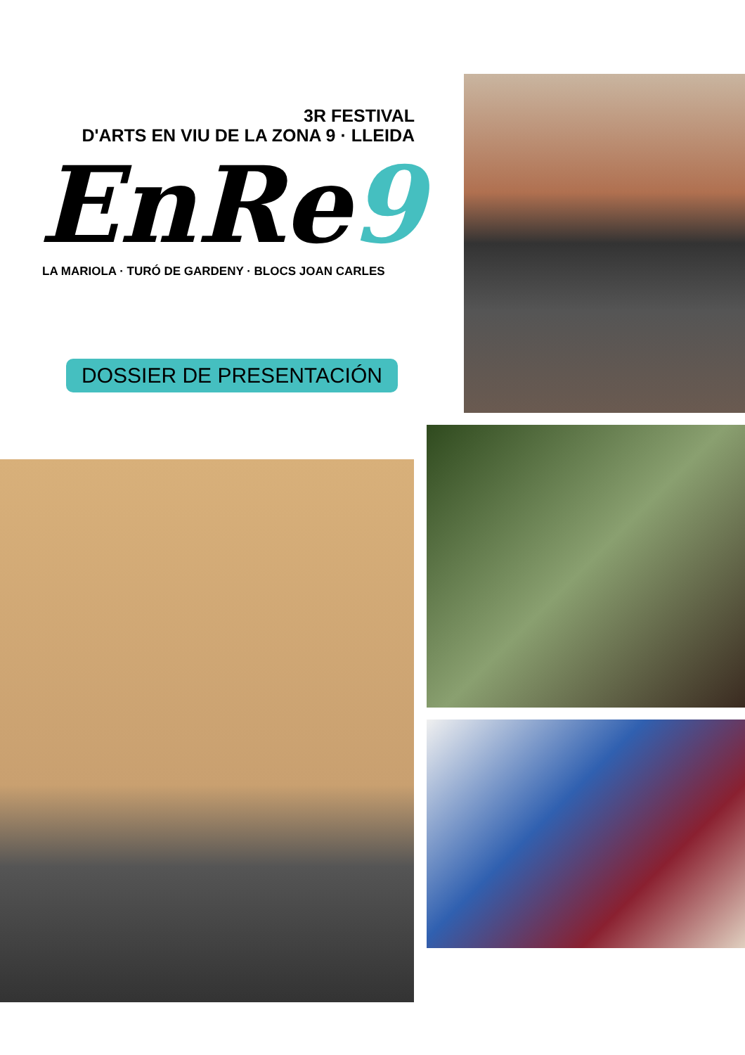3R FESTIVAL
D'ARTS EN VIU DE LA ZONA 9 · LLEIDA
EnRe9
LA MARIOLA · TURÓ DE GARDENY · BLOCS JOAN CARLES
DOSSIER DE PRESENTACIÓN